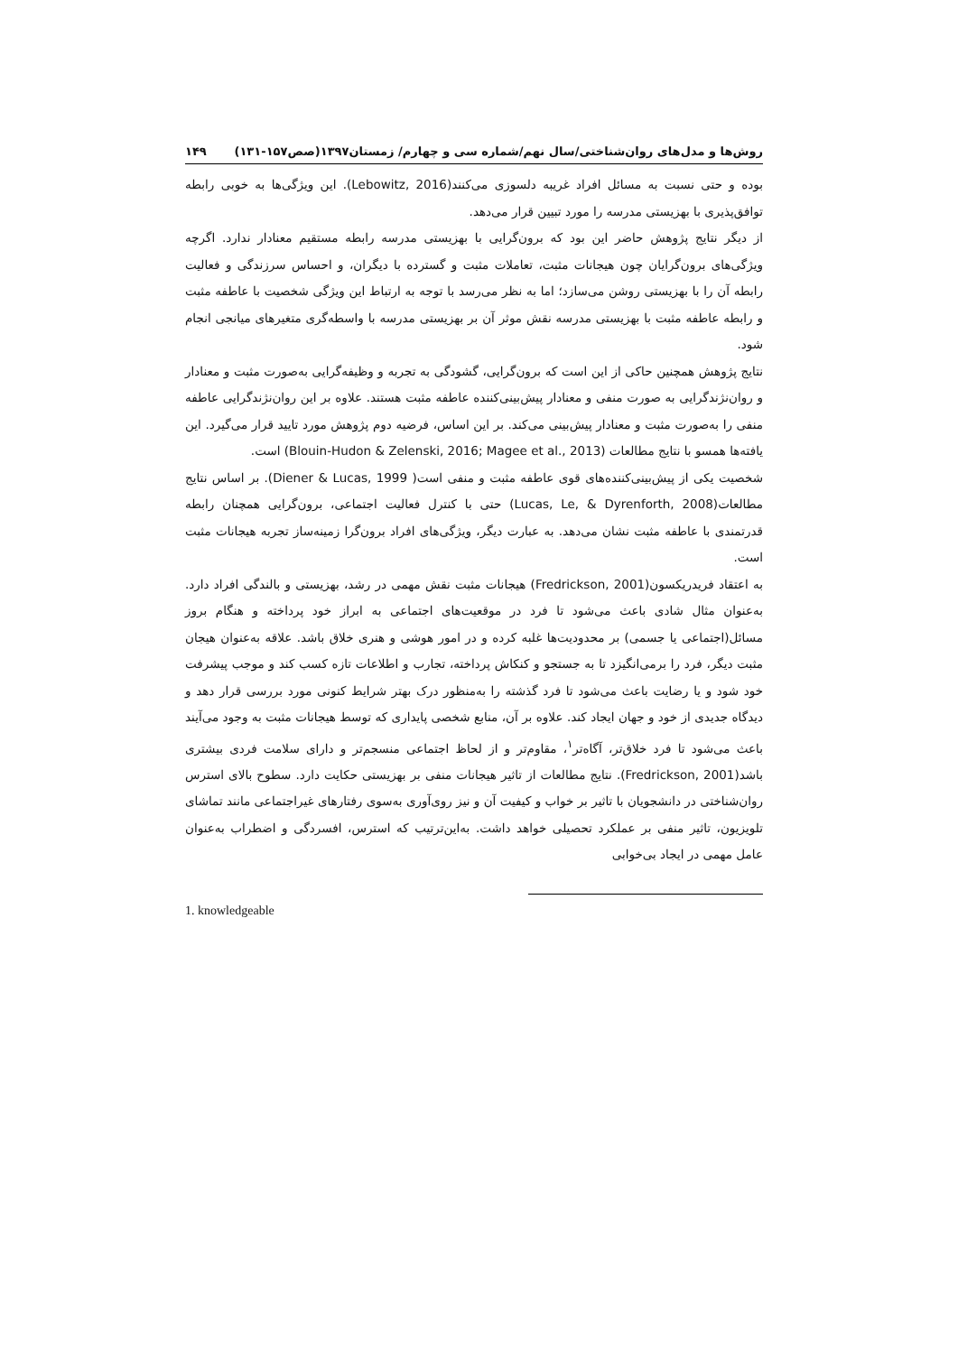روش‌ها و مدل‌های روان‌شناختی/سال نهم/شماره سی و چهارم/ زمستان۱۳۹۷(صص۱۵۷-۱۳۱) ۱۴۹
بوده و حتی نسبت به مسائل افراد غریبه دلسوزی می‌کنند(Lebowitz, 2016). این ویژگی‌ها به خوبی رابطه توافق‌پذیری با بهزیستی مدرسه را مورد تبیین قرار می‌دهد.
از دیگر نتایج پژوهش حاضر این بود که برون‌گرایی با بهزیستی مدرسه رابطه مستقیم معنادار ندارد. اگرچه ویژگی‌های برون‌گرایان چون هیجانات مثبت، تعاملات مثبت و گسترده با دیگران، و احساس سرزندگی و فعالیت رابطه آن را با بهزیستی روشن می‌سازد؛ اما به نظر می‌رسد با توجه به ارتباط این ویژگی شخصیت با عاطفه مثبت و رابطه عاطفه مثبت با بهزیستی مدرسه نقش موثر آن بر بهزیستی مدرسه با واسطه‌گری متغیرهای میانجی انجام شود.
نتایج پژوهش همچنین حاکی از این است که برون‌گرایی، گشودگی به تجربه و وظیفه‌گرایی به‌صورت مثبت و معنادار و روان‌نژندگرایی به صورت منفی و معنادار پیش‌بینی‌کننده عاطفه مثبت هستند. علاوه بر این روان‌نژندگرایی عاطفه منفی را به‌صورت مثبت و معنادار پیش‌بینی می‌کند. بر این اساس، فرضیه دوم پژوهش مورد تایید قرار می‌گیرد. این یافته‌ها همسو با نتایج مطالعات (Blouin-Hudon & Zelenski, 2016; Magee et al., 2013) است.
شخصیت یکی از پیش‌بینی‌کننده‌های قوی عاطفه مثبت و منفی است( Diener & Lucas, 1999). بر اساس نتایج مطالعات(Lucas, Le, & Dyrenforth, 2008) حتی با کنترل فعالیت اجتماعی، برون‌گرایی همچنان رابطه قدرتمندی با عاطفه مثبت نشان می‌دهد. به عبارت دیگر، ویژگی‌های افراد برون‌گرا زمینه‌ساز تجربه هیجانات مثبت است.
به اعتقاد فریدریکسون(Fredrickson, 2001) هیجانات مثبت نقش مهمی در رشد، بهزیستی و بالندگی افراد دارد. به‌عنوان مثال شادی باعث می‌شود تا فرد در موقعیت‌های اجتماعی به ابراز خود پرداخته و هنگام بروز مسائل(اجتماعی یا جسمی) بر محدودیت‌ها غلبه کرده و در امور هوشی و هنری خلاق باشد. علاقه به‌عنوان هیجان مثبت دیگر، فرد را برمی‌انگیزد تا به جستجو و کنکاش پرداخته، تجارب و اطلاعات تازه کسب کند و موجب پیشرفت خود شود و یا رضایت باعث می‌شود تا فرد گذشته را به‌منظور درک بهتر شرایط کنونی مورد بررسی قرار دهد و دیدگاه جدیدی از خود و جهان ایجاد کند. علاوه بر آن، منابع شخصی پایداری که توسط هیجانات مثبت به وجود می‌آیند باعث می‌شود تا فرد خلاق‌تر، آگاه‌تر<sup>۱</sup>، مقاوم‌تر و از لحاظ اجتماعی منسجم‌تر و دارای سلامت فردی بیشتری باشد(Fredrickson, 2001). نتایج مطالعات از تاثیر هیجانات منفی بر بهزیستی حکایت دارد. سطوح بالای استرس روان‌شناختی در دانشجویان با تاثیر بر خواب و کیفیت آن و نیز روی‌آوری به‌سوی رفتارهای غیراجتماعی مانند تماشای تلویزیون، تاثیر منفی بر عملکرد تحصیلی خواهد داشت. به‌این‌ترتیب که استرس، افسردگی و اضطراب به‌عنوان عامل مهمی در ایجاد بی‌خوابی
1. knowledgeable